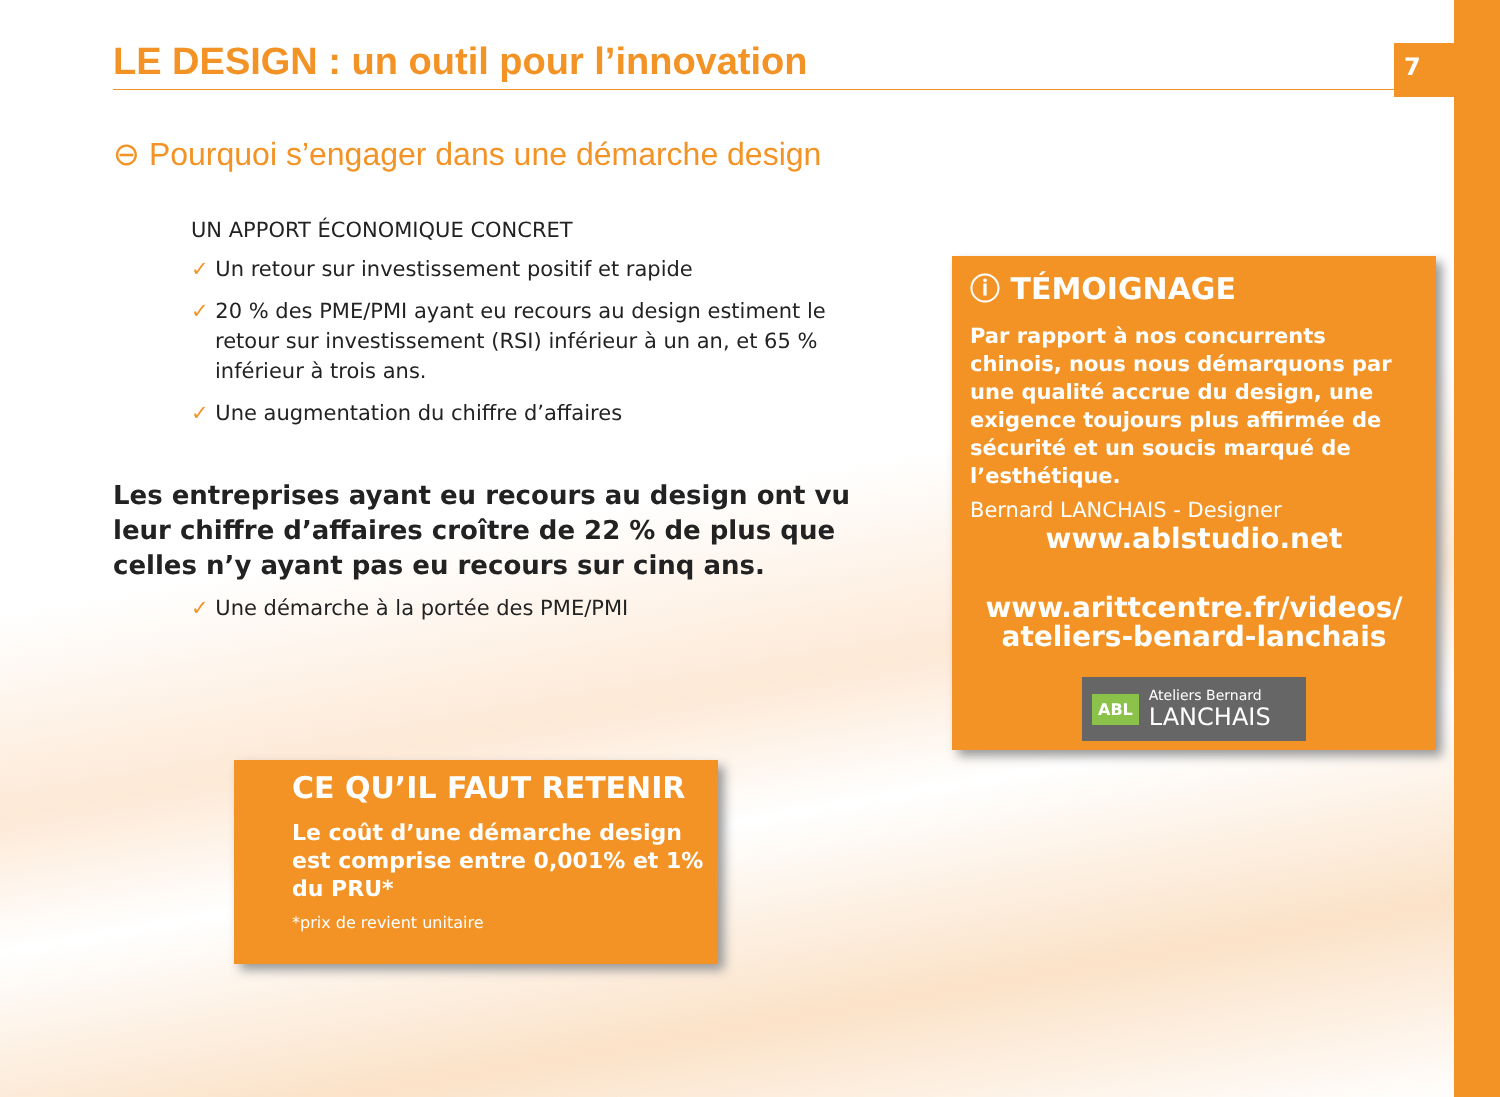7 LE DESIGN : un outil pour l’innovation
⊖ Pourquoi s’engager dans une démarche design
UN APPORT ÉCONOMIQUE CONCRET
✓ Un retour sur investissement positif et rapide
✓ 20 % des PME/PMI ayant eu recours au design estiment le retour sur investissement (RSI) inférieur à un an, et 65 % inférieur à trois ans.
✓ Une augmentation du chiffre d’affaires
Les entreprises ayant eu recours au design ont vu leur chiffre d’affaires croître de 22 % de plus que celles n’y ayant pas eu recours sur cinq ans.
✓ Une démarche à la portée des PME/PMI
CE QU’IL FAUT RETENIR
Le coût d’une démarche design est comprise entre 0,001% et 1% du PRU*
*prix de revient unitaire
ⓘ TÉMOIGNAGE
Par rapport à nos concurrents chinois, nous nous démarquons par une qualité accrue du design, une exigence toujours plus affirmée de sécurité et un soucis marqué de l’esthétique.
Bernard LANCHAIS - Designer
www.ablstudio.net
www.arittcentre.fr/videos/ ateliers-benard-lanchais
ABL Ateliers Bernard
LANCHAIS